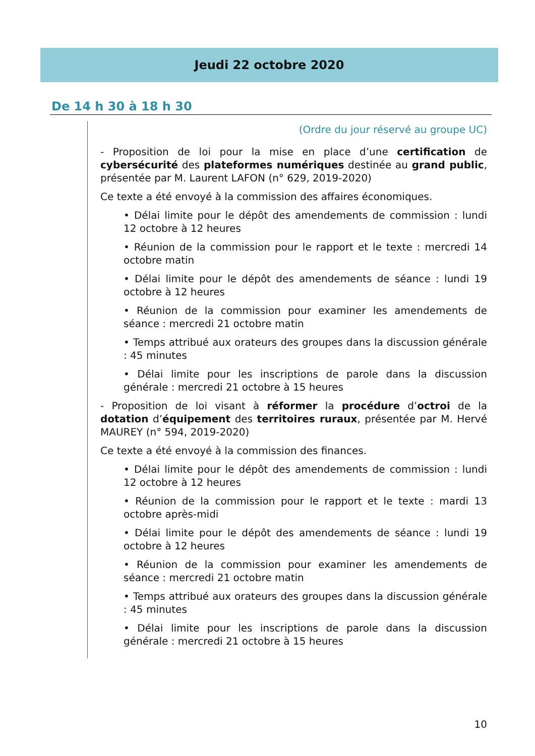Jeudi 22 octobre 2020
De 14 h 30 à 18 h 30
(Ordre du jour réservé au groupe UC)
- Proposition de loi pour la mise en place d’une certification de cybersécurité des plateformes numériques destinée au grand public, présentée par M. Laurent LAFON (n° 629, 2019-2020)
Ce texte a été envoyé à la commission des affaires économiques.
• Délai limite pour le dépôt des amendements de commission : lundi 12 octobre à 12 heures
• Réunion de la commission pour le rapport et le texte : mercredi 14 octobre matin
• Délai limite pour le dépôt des amendements de séance : lundi 19 octobre à 12 heures
• Réunion de la commission pour examiner les amendements de séance : mercredi 21 octobre matin
• Temps attribué aux orateurs des groupes dans la discussion générale : 45 minutes
• Délai limite pour les inscriptions de parole dans la discussion générale : mercredi 21 octobre à 15 heures
- Proposition de loi visant à réformer la procédure d’octroi de la dotation d’équipement des territoires ruraux, présentée par M. Hervé MAUREY (n° 594, 2019-2020)
Ce texte a été envoyé à la commission des finances.
• Délai limite pour le dépôt des amendements de commission : lundi 12 octobre à 12 heures
• Réunion de la commission pour le rapport et le texte : mardi 13 octobre après-midi
• Délai limite pour le dépôt des amendements de séance : lundi 19 octobre à 12 heures
• Réunion de la commission pour examiner les amendements de séance : mercredi 21 octobre matin
• Temps attribué aux orateurs des groupes dans la discussion générale : 45 minutes
• Délai limite pour les inscriptions de parole dans la discussion générale : mercredi 21 octobre à 15 heures
10